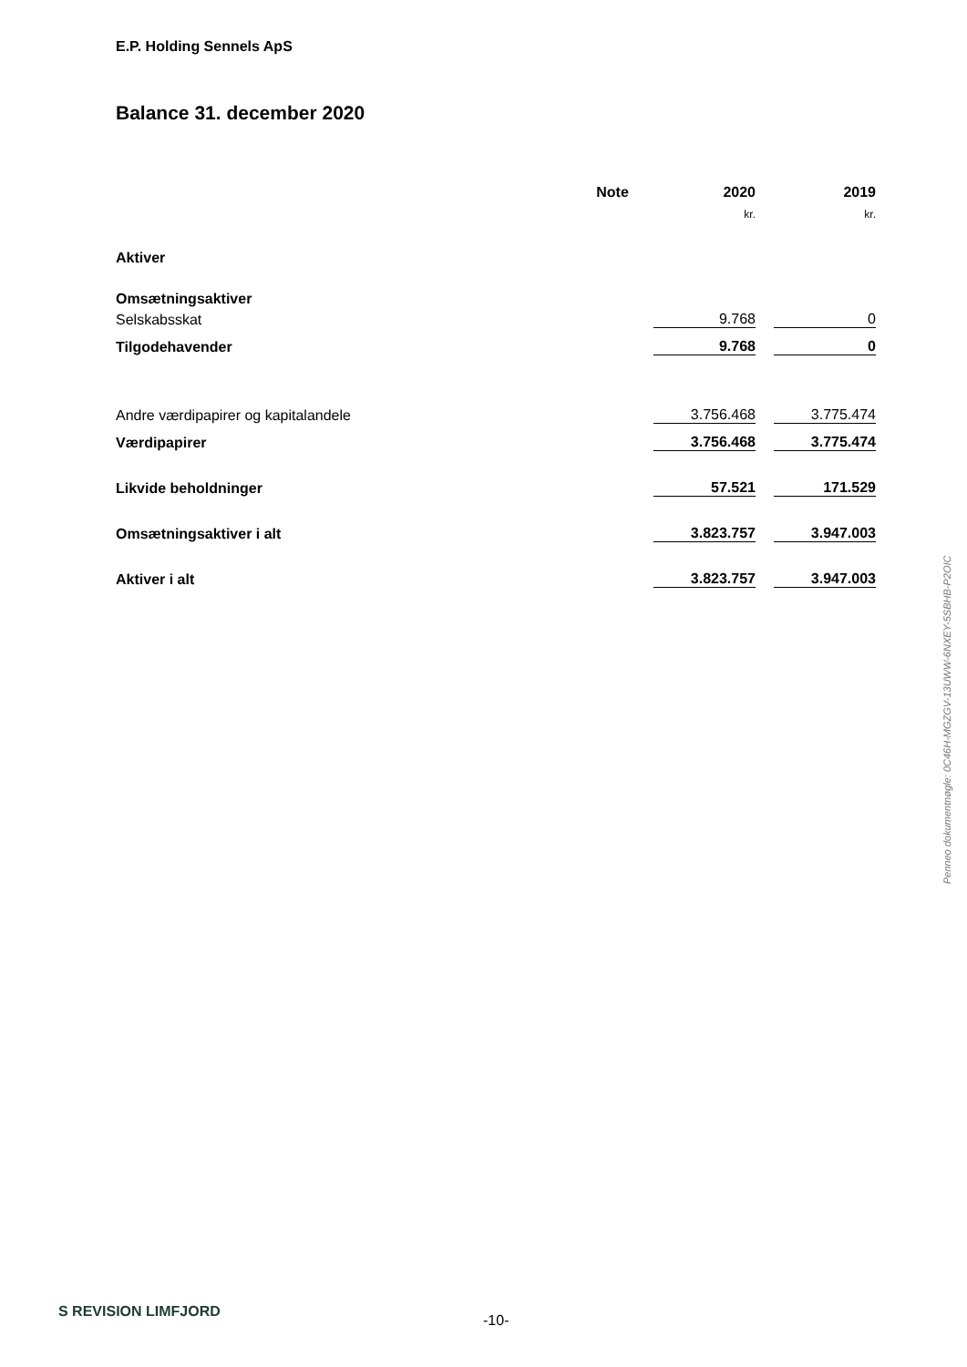E.P. Holding Sennels ApS
Balance 31. december 2020
| | Note | 2020 | | 2019 |
| --- | --- | --- | --- | --- |
| | | kr. | | kr. |
| Aktiver | | | | |
| Omsætningsaktiver | | | | |
| Selskabsskat | | 9.768 | | 0 |
| Tilgodehavender | | 9.768 | | 0 |
| Andre værdipapirer og kapitalandele | | 3.756.468 | | 3.775.474 |
| Værdipapirer | | 3.756.468 | | 3.775.474 |
| Likvide beholdninger | | 57.521 | | 171.529 |
| Omsætningsaktiver i alt | | 3.823.757 | | 3.947.003 |
| Aktiver i alt | | 3.823.757 | | 3.947.003 |
Penneo dokumentnøgle: 0C46H-MGZGV-13UWW-6NXEY-5SBHB-P2OIC
S REVISION LIMFJORD
-10-